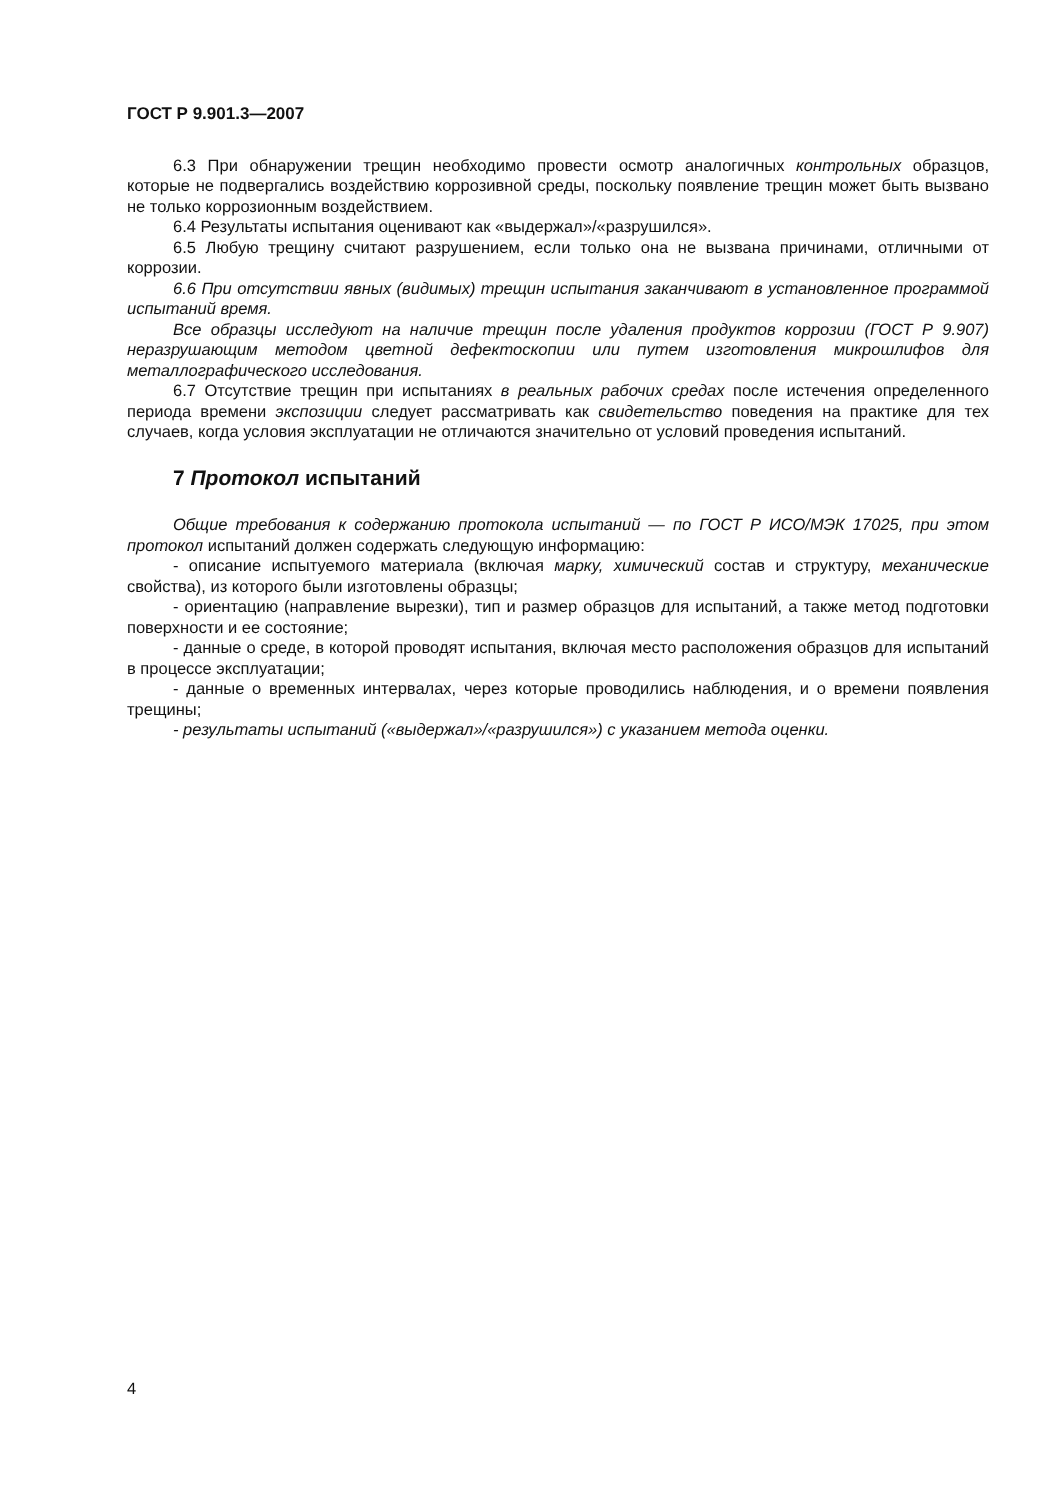ГОСТ Р 9.901.3—2007
6.3 При обнаружении трещин необходимо провести осмотр аналогичных контрольных образцов, которые не подвергались воздействию коррозивной среды, поскольку появление трещин может быть вызвано не только коррозионным воздействием.
6.4 Результаты испытания оценивают как «выдержал»/«разрушился».
6.5 Любую трещину считают разрушением, если только она не вызвана причинами, отличными от коррозии.
6.6 При отсутствии явных (видимых) трещин испытания заканчивают в установленное программой испытаний время.
Все образцы исследуют на наличие трещин после удаления продуктов коррозии (ГОСТ Р 9.907) неразрушающим методом цветной дефектоскопии или путем изготовления микрошлифов для металлографического исследования.
6.7 Отсутствие трещин при испытаниях в реальных рабочих средах после истечения определенного периода времени экспозиции следует рассматривать как свидетельство поведения на практике для тех случаев, когда условия эксплуатации не отличаются значительно от условий проведения испытаний.
7 Протокол испытаний
Общие требования к содержанию протокола испытаний — по ГОСТ Р ИСО/МЭК 17025, при этом протокол испытаний должен содержать следующую информацию:
- описание испытуемого материала (включая марку, химический состав и структуру, механические свойства), из которого были изготовлены образцы;
- ориентацию (направление вырезки), тип и размер образцов для испытаний, а также метод подготовки поверхности и ее состояние;
- данные о среде, в которой проводят испытания, включая место расположения образцов для испытаний в процессе эксплуатации;
- данные о временных интервалах, через которые проводились наблюдения, и о времени появления трещины;
- результаты испытаний («выдержал»/«разрушился») с указанием метода оценки.
4